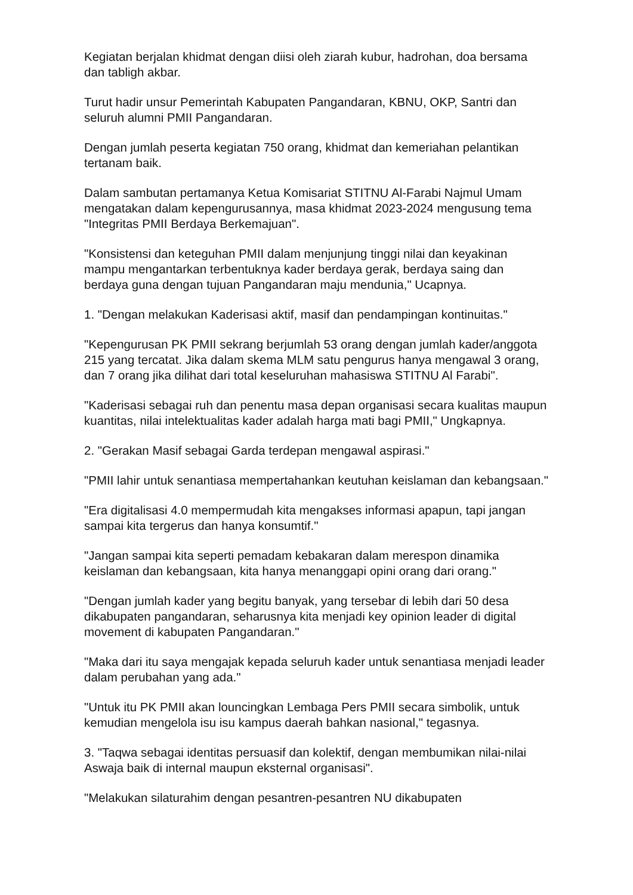Kegiatan berjalan khidmat dengan diisi oleh ziarah kubur, hadrohan, doa bersama dan tabligh akbar.
Turut hadir unsur Pemerintah Kabupaten Pangandaran, KBNU, OKP, Santri dan seluruh alumni PMII Pangandaran.
Dengan jumlah peserta kegiatan 750 orang, khidmat dan kemeriahan pelantikan tertanam baik.
Dalam sambutan pertamanya Ketua Komisariat STITNU Al-Farabi Najmul Umam mengatakan dalam kepengurusannya, masa khidmat 2023-2024 mengusung tema "Integritas PMII Berdaya Berkemajuan".
"Konsistensi dan keteguhan PMII dalam menjunjung tinggi nilai dan keyakinan mampu mengantarkan terbentuknya kader berdaya gerak, berdaya saing dan berdaya guna dengan tujuan Pangandaran maju mendunia," Ucapnya.
1. "Dengan melakukan Kaderisasi aktif, masif dan pendampingan kontinuitas."
"Kepengurusan PK PMII sekrang berjumlah 53 orang dengan jumlah kader/anggota 215 yang tercatat. Jika dalam skema MLM satu pengurus hanya mengawal 3 orang, dan 7 orang jika dilihat dari total keseluruhan mahasiswa STITNU Al Farabi".
"Kaderisasi sebagai ruh dan penentu masa depan organisasi secara kualitas maupun kuantitas, nilai intelektualitas kader adalah harga mati bagi PMII," Ungkapnya.
2. "Gerakan Masif sebagai Garda terdepan mengawal aspirasi."
"PMII lahir untuk senantiasa mempertahankan keutuhan keislaman dan kebangsaan."
"Era digitalisasi 4.0 mempermudah kita mengakses informasi apapun, tapi jangan sampai kita tergerus dan hanya konsumtif."
"Jangan sampai kita seperti pemadam kebakaran dalam merespon dinamika keislaman dan kebangsaan, kita hanya menanggapi opini orang dari orang."
"Dengan jumlah kader yang begitu banyak, yang tersebar di lebih dari 50 desa dikabupaten pangandaran, seharusnya kita menjadi key opinion leader di digital movement di kabupaten Pangandaran."
"Maka dari itu saya mengajak kepada seluruh kader untuk senantiasa menjadi leader dalam perubahan yang ada."
"Untuk itu PK PMII akan louncingkan Lembaga Pers PMII secara simbolik, untuk kemudian mengelola isu isu kampus daerah bahkan nasional," tegasnya.
3. "Taqwa sebagai identitas persuasif dan kolektif, dengan membumikan nilai-nilai Aswaja baik di internal maupun eksternal organisasi".
"Melakukan silaturahim dengan pesantren-pesantren NU dikabupaten